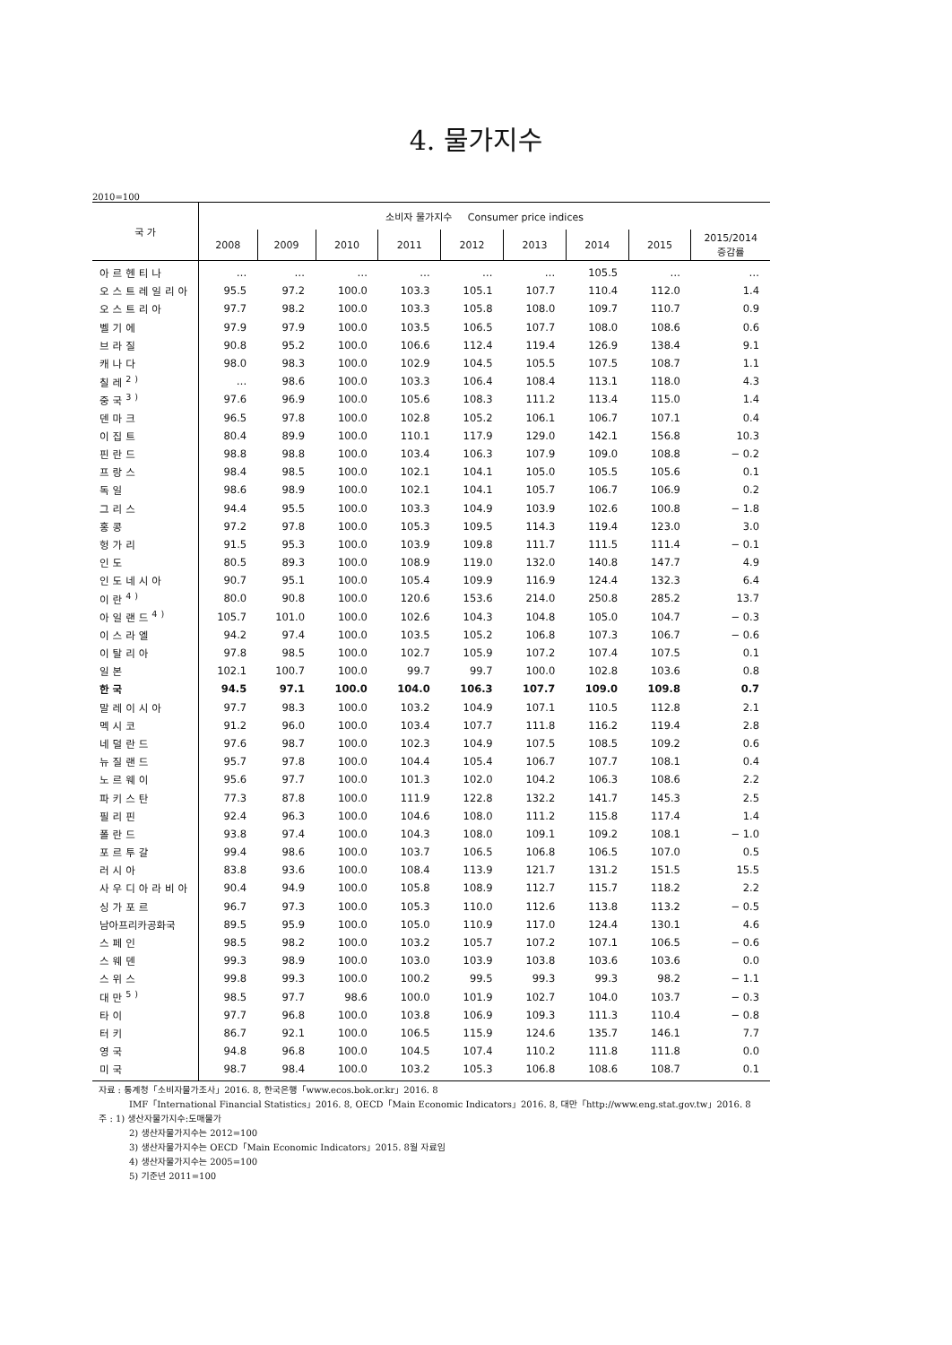4. 물가지수
2010=100
| 국 가 | 소비자 물가지수 Consumer price indices | | | | | | | | |
| --- | --- | --- | --- | --- | --- | --- | --- | --- | --- |
| | 2008 | 2009 | 2010 | 2011 | 2012 | 2013 | 2014 | 2015 | 2015/2014 증감률 |
| 아르헨티나 | … | … | … | … | … | … | 105.5 | … | … |
| 오스트레일리아 | 95.5 | 97.2 | 100.0 | 103.3 | 105.1 | 107.7 | 110.4 | 112.0 | 1.4 |
| 오스트리아 | 97.7 | 98.2 | 100.0 | 103.3 | 105.8 | 108.0 | 109.7 | 110.7 | 0.9 |
| 벨기에 | 97.9 | 97.9 | 100.0 | 103.5 | 106.5 | 107.7 | 108.0 | 108.6 | 0.6 |
| 브라질 | 90.8 | 95.2 | 100.0 | 106.6 | 112.4 | 119.4 | 126.9 | 138.4 | 9.1 |
| 캐나다 | 98.0 | 98.3 | 100.0 | 102.9 | 104.5 | 105.5 | 107.5 | 108.7 | 1.1 |
| 칠레<sup>2)</sup> | … | 98.6 | 100.0 | 103.3 | 106.4 | 108.4 | 113.1 | 118.0 | 4.3 |
| 중국<sup>3)</sup> | 97.6 | 96.9 | 100.0 | 105.6 | 108.3 | 111.2 | 113.4 | 115.0 | 1.4 |
| 덴마크 | 96.5 | 97.8 | 100.0 | 102.8 | 105.2 | 106.1 | 106.7 | 107.1 | 0.4 |
| 이집트 | 80.4 | 89.9 | 100.0 | 110.1 | 117.9 | 129.0 | 142.1 | 156.8 | 10.3 |
| 핀란드 | 98.8 | 98.8 | 100.0 | 103.4 | 106.3 | 107.9 | 109.0 | 108.8 | − 0.2 |
| 프랑스 | 98.4 | 98.5 | 100.0 | 102.1 | 104.1 | 105.0 | 105.5 | 105.6 | 0.1 |
| 독일 | 98.6 | 98.9 | 100.0 | 102.1 | 104.1 | 105.7 | 106.7 | 106.9 | 0.2 |
| 그리스 | 94.4 | 95.5 | 100.0 | 103.3 | 104.9 | 103.9 | 102.6 | 100.8 | − 1.8 |
| 홍콩 | 97.2 | 97.8 | 100.0 | 105.3 | 109.5 | 114.3 | 119.4 | 123.0 | 3.0 |
| 헝가리 | 91.5 | 95.3 | 100.0 | 103.9 | 109.8 | 111.7 | 111.5 | 111.4 | − 0.1 |
| 인도 | 80.5 | 89.3 | 100.0 | 108.9 | 119.0 | 132.0 | 140.8 | 147.7 | 4.9 |
| 인도네시아 | 90.7 | 95.1 | 100.0 | 105.4 | 109.9 | 116.9 | 124.4 | 132.3 | 6.4 |
| 이란<sup>4)</sup> | 80.0 | 90.8 | 100.0 | 120.6 | 153.6 | 214.0 | 250.8 | 285.2 | 13.7 |
| 아일랜드<sup>4)</sup> | 105.7 | 101.0 | 100.0 | 102.6 | 104.3 | 104.8 | 105.0 | 104.7 | − 0.3 |
| 이스라엘 | 94.2 | 97.4 | 100.0 | 103.5 | 105.2 | 106.8 | 107.3 | 106.7 | − 0.6 |
| 이탈리아 | 97.8 | 98.5 | 100.0 | 102.7 | 105.9 | 107.2 | 107.4 | 107.5 | 0.1 |
| 일본 | 102.1 | 100.7 | 100.0 | 99.7 | 99.7 | 100.0 | 102.8 | 103.6 | 0.8 |
| 한국 | 94.5 | 97.1 | 100.0 | 104.0 | 106.3 | 107.7 | 109.0 | 109.8 | 0.7 |
| 말레이시아 | 97.7 | 98.3 | 100.0 | 103.2 | 104.9 | 107.1 | 110.5 | 112.8 | 2.1 |
| 멕시코 | 91.2 | 96.0 | 100.0 | 103.4 | 107.7 | 111.8 | 116.2 | 119.4 | 2.8 |
| 네덜란드 | 97.6 | 98.7 | 100.0 | 102.3 | 104.9 | 107.5 | 108.5 | 109.2 | 0.6 |
| 뉴질랜드 | 95.7 | 97.8 | 100.0 | 104.4 | 105.4 | 106.7 | 107.7 | 108.1 | 0.4 |
| 노르웨이 | 95.6 | 97.7 | 100.0 | 101.3 | 102.0 | 104.2 | 106.3 | 108.6 | 2.2 |
| 파키스탄 | 77.3 | 87.8 | 100.0 | 111.9 | 122.8 | 132.2 | 141.7 | 145.3 | 2.5 |
| 필리핀 | 92.4 | 96.3 | 100.0 | 104.6 | 108.0 | 111.2 | 115.8 | 117.4 | 1.4 |
| 폴란드 | 93.8 | 97.4 | 100.0 | 104.3 | 108.0 | 109.1 | 109.2 | 108.1 | − 1.0 |
| 포르투갈 | 99.4 | 98.6 | 100.0 | 103.7 | 106.5 | 106.8 | 106.5 | 107.0 | 0.5 |
| 러시아 | 83.8 | 93.6 | 100.0 | 108.4 | 113.9 | 121.7 | 131.2 | 151.5 | 15.5 |
| 사우디아라비아 | 90.4 | 94.9 | 100.0 | 105.8 | 108.9 | 112.7 | 115.7 | 118.2 | 2.2 |
| 싱가포르 | 96.7 | 97.3 | 100.0 | 105.3 | 110.0 | 112.6 | 113.8 | 113.2 | − 0.5 |
| 남아프리카공화국 | 89.5 | 95.9 | 100.0 | 105.0 | 110.9 | 117.0 | 124.4 | 130.1 | 4.6 |
| 스페인 | 98.5 | 98.2 | 100.0 | 103.2 | 105.7 | 107.2 | 107.1 | 106.5 | − 0.6 |
| 스웨덴 | 99.3 | 98.9 | 100.0 | 103.0 | 103.9 | 103.8 | 103.6 | 103.6 | 0.0 |
| 스위스 | 99.8 | 99.3 | 100.0 | 100.2 | 99.5 | 99.3 | 99.3 | 98.2 | − 1.1 |
| 대만<sup>5)</sup> | 98.5 | 97.7 | 98.6 | 100.0 | 101.9 | 102.7 | 104.0 | 103.7 | − 0.3 |
| 타이 | 97.7 | 96.8 | 100.0 | 103.8 | 106.9 | 109.3 | 111.3 | 110.4 | − 0.8 |
| 터키 | 86.7 | 92.1 | 100.0 | 106.5 | 115.9 | 124.6 | 135.7 | 146.1 | 7.7 |
| 영국 | 94.8 | 96.8 | 100.0 | 104.5 | 107.4 | 110.2 | 111.8 | 111.8 | 0.0 |
| 미국 | 98.7 | 98.4 | 100.0 | 103.2 | 105.3 | 106.8 | 108.6 | 108.7 | 0.1 |
자료 : 통계청「소비자물가조사」2016. 8, 한국은행「www.ecos.bok.or.kr」2016. 8
IMF「International Financial Statistics」2016. 8, OECD「Main Economic Indicators」2016. 8, 대만「http://www.eng.stat.gov.tw」2016. 8
주 : 1) 생산자물가지수:도매물가
2) 생산자물가지수는 2012=100
3) 생산자물가지수는 OECD「Main Economic Indicators」2015. 8월 자료임
4) 생산자물가지수는 2005=100
5) 기준년 2011=100